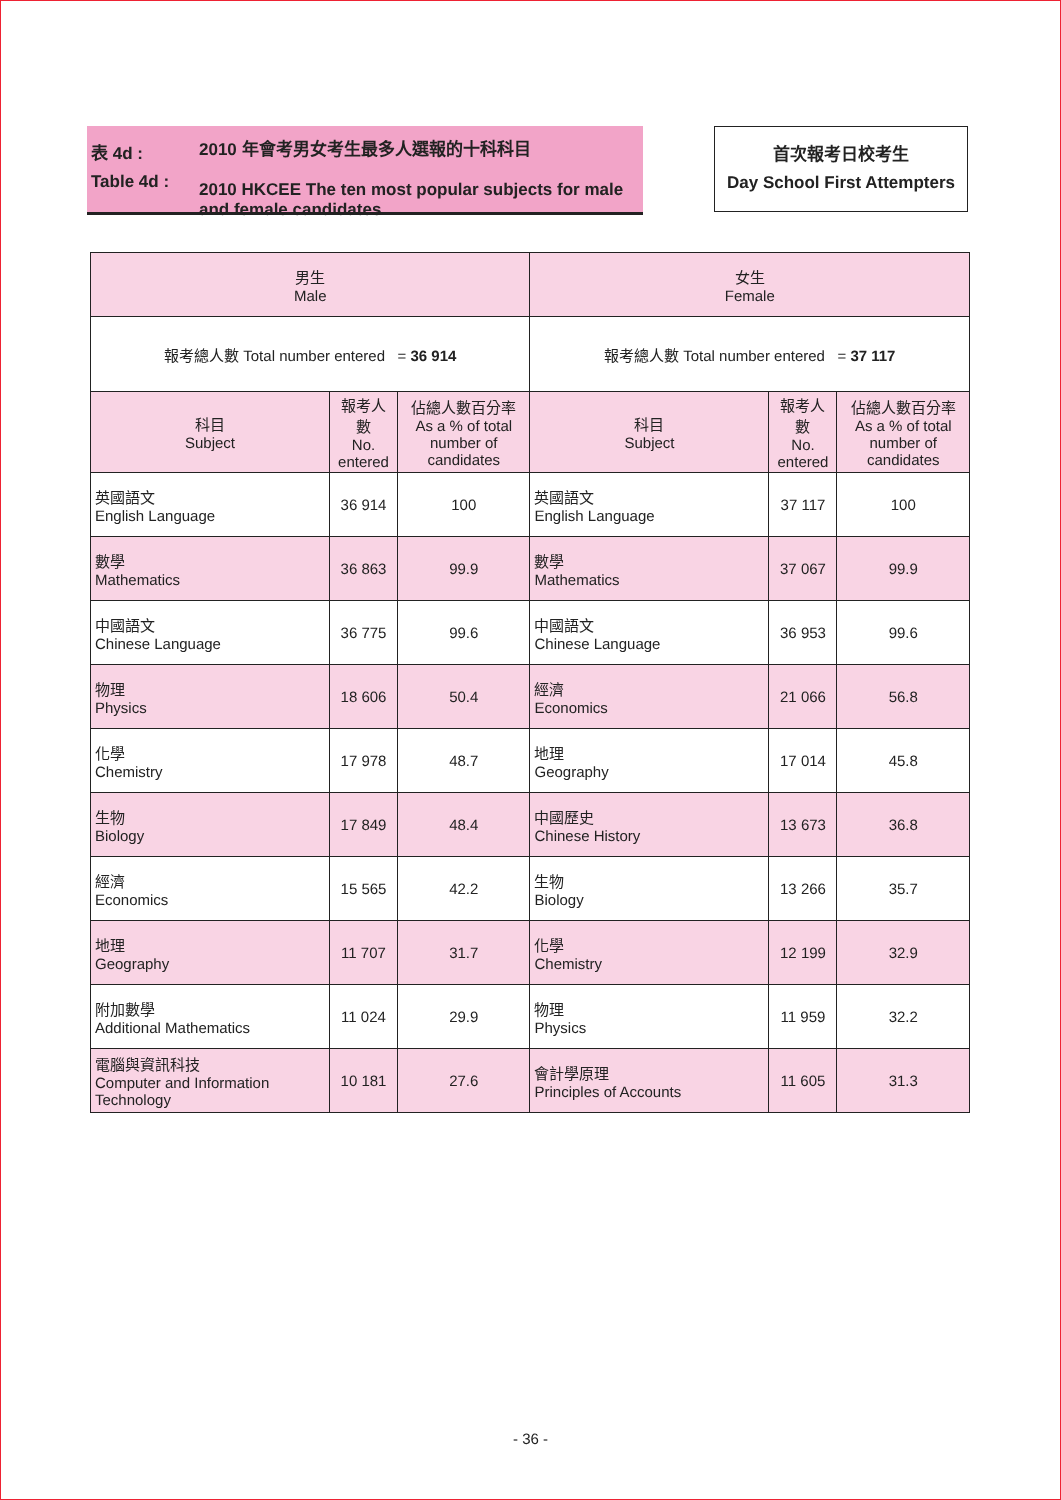表 4d :
Table 4d :
2010 年會考男女考生最多人選報的十科科目
2010 HKCEE The ten most popular subjects for male and female candidates
首次報考日校考生
Day School First Attempters
| 男生 Male | | | 女生 Female | | |
| --- | --- | --- | --- | --- | --- |
| 報考總人數 Total number entered = 36 914 | | | 報考總人數 Total number entered = 37 117 | | |
| 科目 Subject | 報考人數 No. entered | 佔總人數百分率 As a % of total number of candidates | 科目 Subject | 報考人數 No. entered | 佔總人數百分率 As a % of total number of candidates |
| 英國語文 English Language | 36 914 | 100 | 英國語文 English Language | 37 117 | 100 |
| 數學 Mathematics | 36 863 | 99.9 | 數學 Mathematics | 37 067 | 99.9 |
| 中國語文 Chinese Language | 36 775 | 99.6 | 中國語文 Chinese Language | 36 953 | 99.6 |
| 物理 Physics | 18 606 | 50.4 | 經濟 Economics | 21 066 | 56.8 |
| 化學 Chemistry | 17 978 | 48.7 | 地理 Geography | 17 014 | 45.8 |
| 生物 Biology | 17 849 | 48.4 | 中國歷史 Chinese History | 13 673 | 36.8 |
| 經濟 Economics | 15 565 | 42.2 | 生物 Biology | 13 266 | 35.7 |
| 地理 Geography | 11 707 | 31.7 | 化學 Chemistry | 12 199 | 32.9 |
| 附加數學 Additional Mathematics | 11 024 | 29.9 | 物理 Physics | 11 959 | 32.2 |
| 電腦與資訊科技 Computer and Information Technology | 10 181 | 27.6 | 會計學原理 Principles of Accounts | 11 605 | 31.3 |
- 36 -